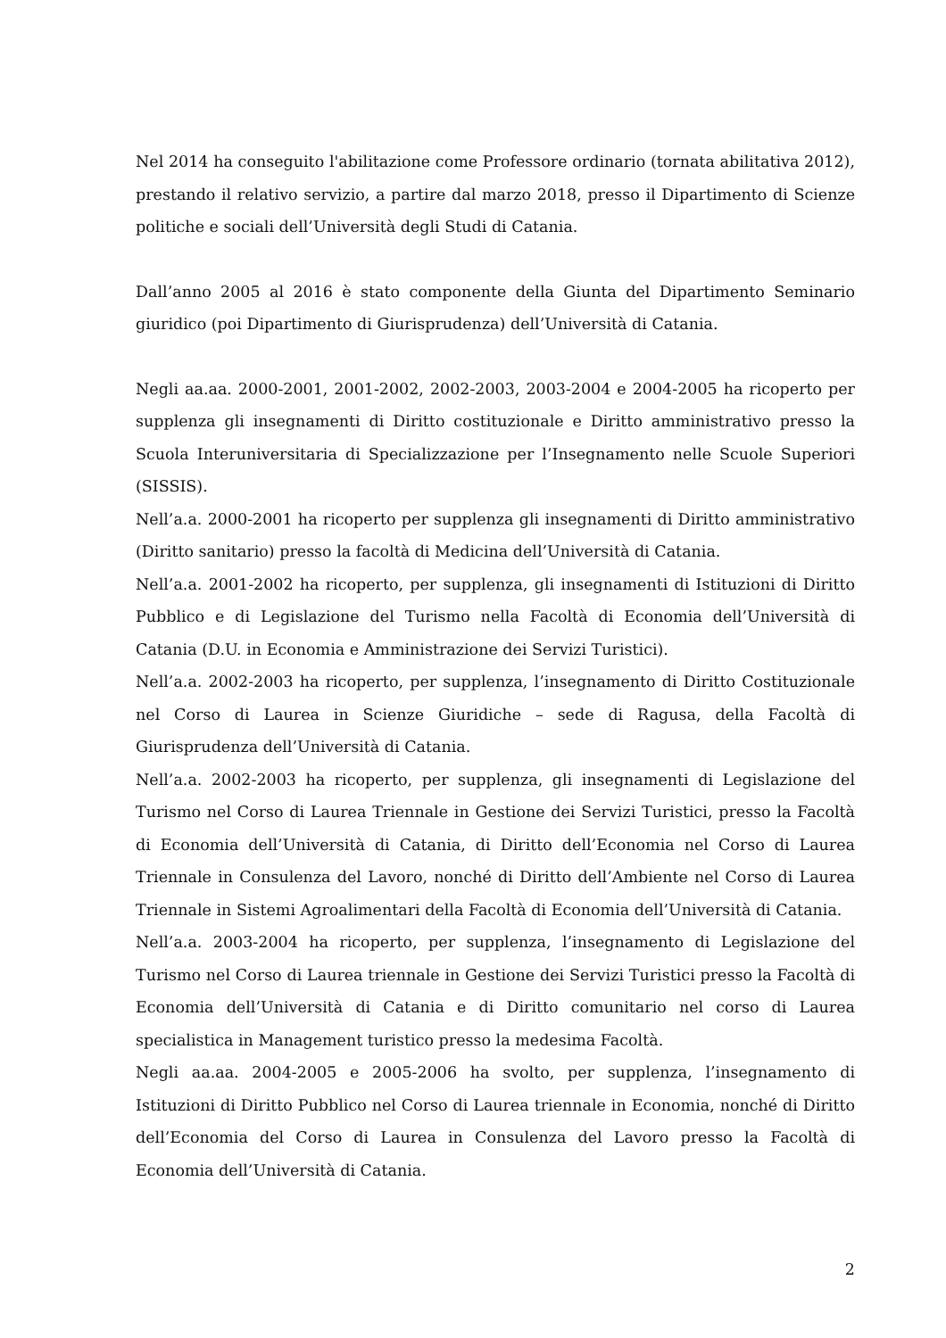Nel 2014 ha conseguito l'abilitazione come Professore ordinario (tornata abilitativa 2012), prestando il relativo servizio, a partire dal marzo 2018, presso il Dipartimento di Scienze politiche e sociali dell’Università degli Studi di Catania.
Dall’anno 2005 al 2016 è stato componente della Giunta del Dipartimento Seminario giuridico (poi Dipartimento di Giurisprudenza) dell’Università di Catania.
Negli aa.aa. 2000-2001, 2001-2002, 2002-2003, 2003-2004 e 2004-2005 ha ricoperto per supplenza gli insegnamenti di Diritto costituzionale e Diritto amministrativo presso la Scuola Interuniversitaria di Specializzazione per l’Insegnamento nelle Scuole Superiori (SISSIS).
Nell’a.a. 2000-2001 ha ricoperto per supplenza gli insegnamenti di Diritto amministrativo (Diritto sanitario) presso la facoltà di Medicina dell’Università di Catania.
Nell’a.a. 2001-2002 ha ricoperto, per supplenza, gli insegnamenti di Istituzioni di Diritto Pubblico e di Legislazione del Turismo nella Facoltà di Economia dell’Università di Catania (D.U. in Economia e Amministrazione dei Servizi Turistici).
Nell’a.a. 2002-2003 ha ricoperto, per supplenza, l’insegnamento di Diritto Costituzionale nel Corso di Laurea in Scienze Giuridiche – sede di Ragusa, della Facoltà di Giurisprudenza dell’Università di Catania.
Nell’a.a. 2002-2003 ha ricoperto, per supplenza, gli insegnamenti di Legislazione del Turismo nel Corso di Laurea Triennale in Gestione dei Servizi Turistici, presso la Facoltà di Economia dell’Università di Catania, di Diritto dell’Economia nel Corso di Laurea Triennale in Consulenza del Lavoro, nonché di Diritto dell’Ambiente nel Corso di Laurea Triennale in Sistemi Agroalimentari della Facoltà di Economia dell’Università di Catania.
Nell’a.a. 2003-2004 ha ricoperto, per supplenza, l’insegnamento di Legislazione del Turismo nel Corso di Laurea triennale in Gestione dei Servizi Turistici presso la Facoltà di Economia dell’Università di Catania e di Diritto comunitario nel corso di Laurea specialistica in Management turistico presso la medesima Facoltà.
Negli aa.aa. 2004-2005 e 2005-2006 ha svolto, per supplenza, l’insegnamento di Istituzioni di Diritto Pubblico nel Corso di Laurea triennale in Economia, nonché di Diritto dell’Economia del Corso di Laurea in Consulenza del Lavoro presso la Facoltà di Economia dell’Università di Catania.
2